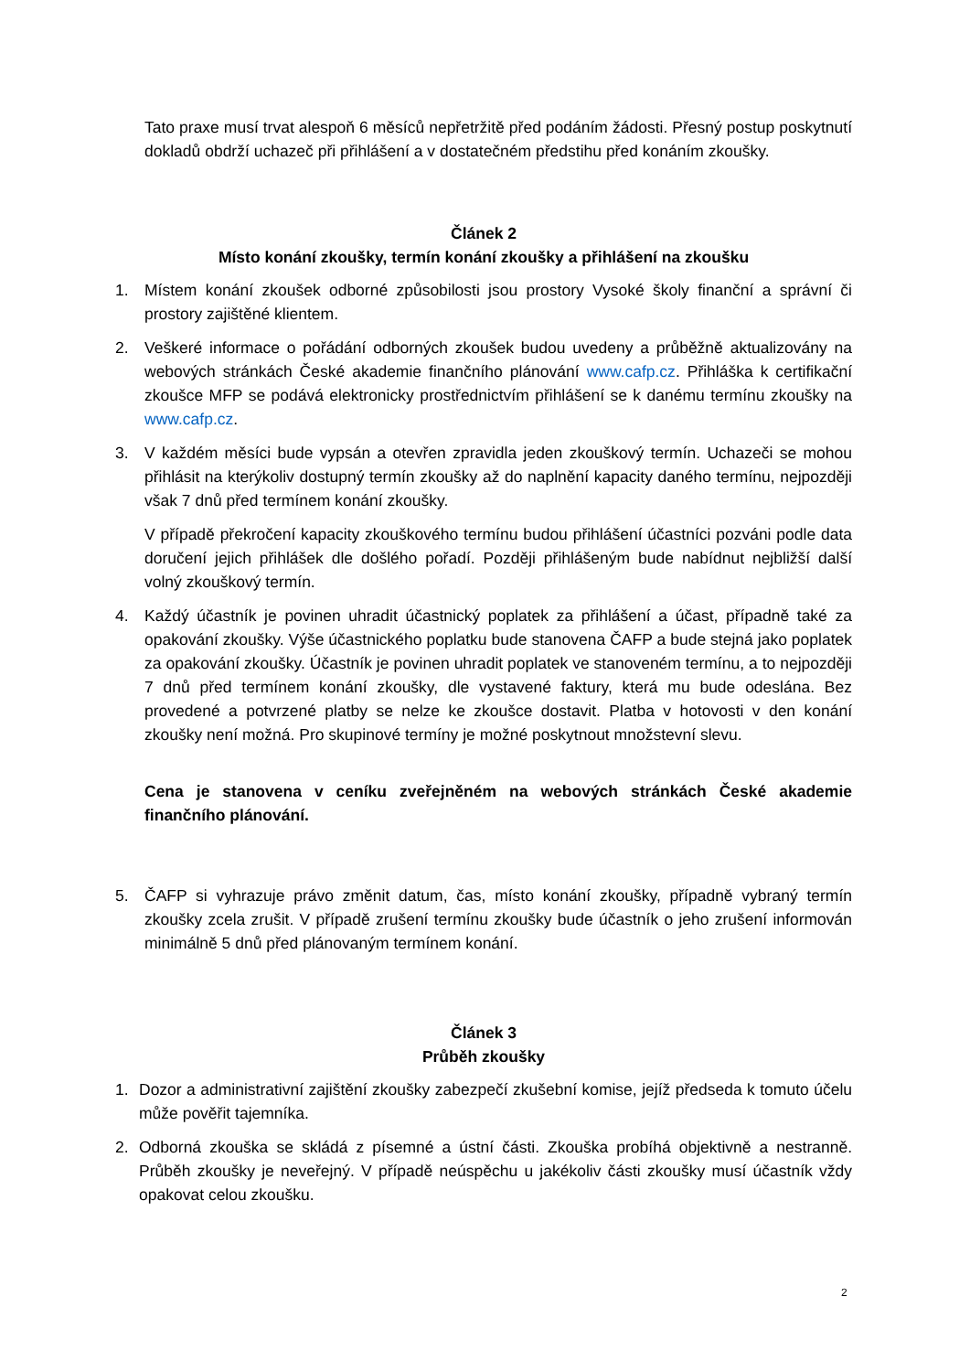Tato praxe musí trvat alespoň 6 měsíců nepřetržitě před podáním žádosti. Přesný postup poskytnutí dokladů obdrží uchazeč při přihlášení a v dostatečném předstihu před konáním zkoušky.
Článek 2
Místo konání zkoušky, termín konání zkoušky a přihlášení na zkoušku
1. Místem konání zkoušek odborné způsobilosti jsou prostory Vysoké školy finanční a správní či prostory zajištěné klientem.
2. Veškeré informace o pořádání odborných zkoušek budou uvedeny a průběžně aktualizovány na webových stránkách České akademie finančního plánování www.cafp.cz. Přihláška k certifikační zkoušce MFP se podává elektronicky prostřednictvím přihlášení se k danému termínu zkoušky na www.cafp.cz.
3. V každém měsíci bude vypsán a otevřen zpravidla jeden zkouškový termín. Uchazeči se mohou přihlásit na kterýkoliv dostupný termín zkoušky až do naplnění kapacity daného termínu, nejpozději však 7 dnů před termínem konání zkoušky.
V případě překročení kapacity zkouškového termínu budou přihlášení účastníci pozváni podle data doručení jejich přihlášek dle došlého pořadí. Později přihlášeným bude nabídnut nejbližší další volný zkouškový termín.
4. Každý účastník je povinen uhradit účastnický poplatek za přihlášení a účast, případně také za opakování zkoušky. Výše účastnického poplatku bude stanovena ČAFP a bude stejná jako poplatek za opakování zkoušky. Účastník je povinen uhradit poplatek ve stanoveném termínu, a to nejpozději 7 dnů před termínem konání zkoušky, dle vystavené faktury, která mu bude odeslána. Bez provedené a potvrzené platby se nelze ke zkoušce dostavit. Platba v hotovosti v den konání zkoušky není možná. Pro skupinové termíny je možné poskytnout množstevní slevu.
Cena je stanovena v ceníku zveřejněném na webových stránkách České akademie finančního plánování.
5. ČAFP si vyhrazuje právo změnit datum, čas, místo konání zkoušky, případně vybraný termín zkoušky zcela zrušit. V případě zrušení termínu zkoušky bude účastník o jeho zrušení informován minimálně 5 dnů před plánovaným termínem konání.
Článek 3
Průběh zkoušky
1. Dozor a administrativní zajištění zkoušky zabezpečí zkušební komise, jejíž předseda k tomuto účelu může pověřit tajemníka.
2. Odborná zkouška se skládá z písemné a ústní části. Zkouška probíhá objektivně a nestranně. Průběh zkoušky je neveřejný. V případě neúspěchu u jakékoliv části zkoušky musí účastník vždy opakovat celou zkoušku.
2